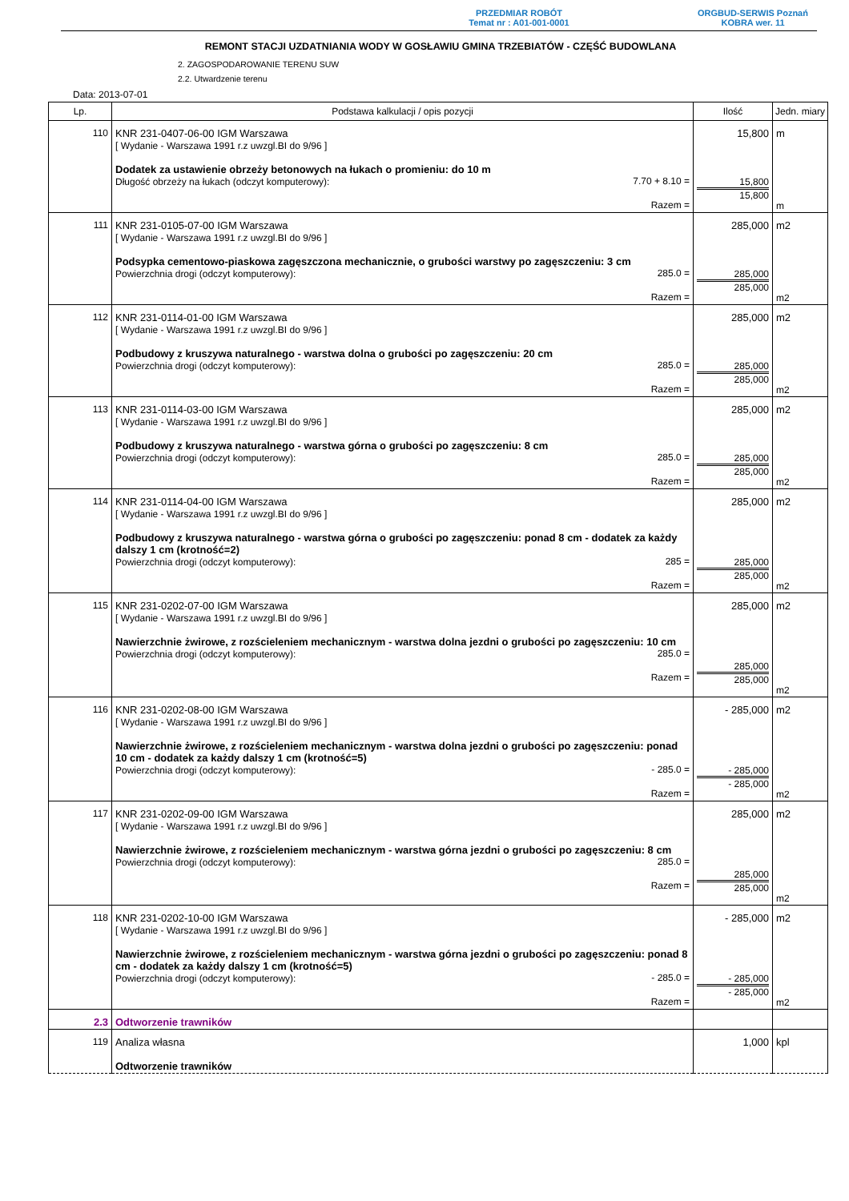PRZEDMIAR ROBÓT
Temat nr : A01-001-0001
ORGBUD-SERWIS Poznań
KOBRA wer. 11
REMONT STACJI UZDATNIANIA WODY W GOSŁAWIU GMINA TRZEBIATÓW - CZĘŚĆ BUDOWLANA
2. ZAGOSPODAROWANIE TERENU SUW
2.2. Utwardzenie terenu
Data: 2013-07-01
| Lp. | Podstawa kalkulacji / opis pozycji | Ilość | Jedn. miary |
| --- | --- | --- | --- |
| 110 | KNR 231-0407-06-00 IGM Warszawa [ Wydanie - Warszawa 1991 r.z uwzgl.BI do 9/96 ] Dodatek za ustawienie obrzeży betonowych na łukach o promieniu: do 10 m Długość obrzeży na łukach (odczyt komputerowy): 7.70 + 8.10 = Razem = | 15,800 15,800 15,800 | m m |
| 111 | KNR 231-0105-07-00 IGM Warszawa [ Wydanie - Warszawa 1991 r.z uwzgl.BI do 9/96 ] Podsypka cementowo-piaskowa zagęszczona mechanicznie, o grubości warstwy po zagęszczeniu: 3 cm Powierzchnia drogi (odczyt komputerowy): 285.0 = Razem = | 285,000 285,000 285,000 | m2 m2 |
| 112 | KNR 231-0114-01-00 IGM Warszawa [ Wydanie - Warszawa 1991 r.z uwzgl.BI do 9/96 ] Podbudowy z kruszywa naturalnego - warstwa dolna o grubości po zagęszczeniu: 20 cm Powierzchnia drogi (odczyt komputerowy): 285.0 = Razem = | 285,000 285,000 285,000 | m2 m2 |
| 113 | KNR 231-0114-03-00 IGM Warszawa [ Wydanie - Warszawa 1991 r.z uwzgl.BI do 9/96 ] Podbudowy z kruszywa naturalnego - warstwa górna o grubości po zagęszczeniu: 8 cm Powierzchnia drogi (odczyt komputerowy): 285.0 = Razem = | 285,000 285,000 285,000 | m2 m2 |
| 114 | KNR 231-0114-04-00 IGM Warszawa [ Wydanie - Warszawa 1991 r.z uwzgl.BI do 9/96 ] Podbudowy z kruszywa naturalnego - warstwa górna o grubości po zagęszczeniu: ponad 8 cm - dodatek za każdy dalszy 1 cm (krotność=2) Powierzchnia drogi (odczyt komputerowy): 285 = Razem = | 285,000 285,000 285,000 | m2 m2 |
| 115 | KNR 231-0202-07-00 IGM Warszawa [ Wydanie - Warszawa 1991 r.z uwzgl.BI do 9/96 ] Nawierzchnie żwirowe, z rozścieleniem mechanicznym - warstwa dolna jezdni o grubości po zagęszczeniu: 10 cm Powierzchnia drogi (odczyt komputerowy): 285.0 = Razem = | 285,000 285,000 285,000 | m2 m2 |
| 116 | KNR 231-0202-08-00 IGM Warszawa [ Wydanie - Warszawa 1991 r.z uwzgl.BI do 9/96 ] Nawierzchnie żwirowe, z rozścieleniem mechanicznym - warstwa dolna jezdni o grubości po zagęszczeniu: ponad 10 cm - dodatek za każdy dalszy 1 cm (krotność=5) Powierzchnia drogi (odczyt komputerowy): - 285.0 = Razem = | - 285,000 - 285,000 - 285,000 | m2 m2 |
| 117 | KNR 231-0202-09-00 IGM Warszawa [ Wydanie - Warszawa 1991 r.z uwzgl.BI do 9/96 ] Nawierzchnie żwirowe, z rozścieleniem mechanicznym - warstwa górna jezdni o grubości po zagęszczeniu: 8 cm Powierzchnia drogi (odczyt komputerowy): 285.0 = Razem = | 285,000 285,000 285,000 | m2 m2 |
| 118 | KNR 231-0202-10-00 IGM Warszawa [ Wydanie - Warszawa 1991 r.z uwzgl.BI do 9/96 ] Nawierzchnie żwirowe, z rozścieleniem mechanicznym - warstwa górna jezdni o grubości po zagęszczeniu: ponad 8 cm - dodatek za każdy dalszy 1 cm (krotność=5) Powierzchnia drogi (odczyt komputerowy): - 285.0 = Razem = | - 285,000 - 285,000 - 285,000 | m2 m2 |
| 2.3 | Odtworzenie trawników | | |
| 119 | Analiza własna Odtworzenie trawników | 1,000 | kpl |